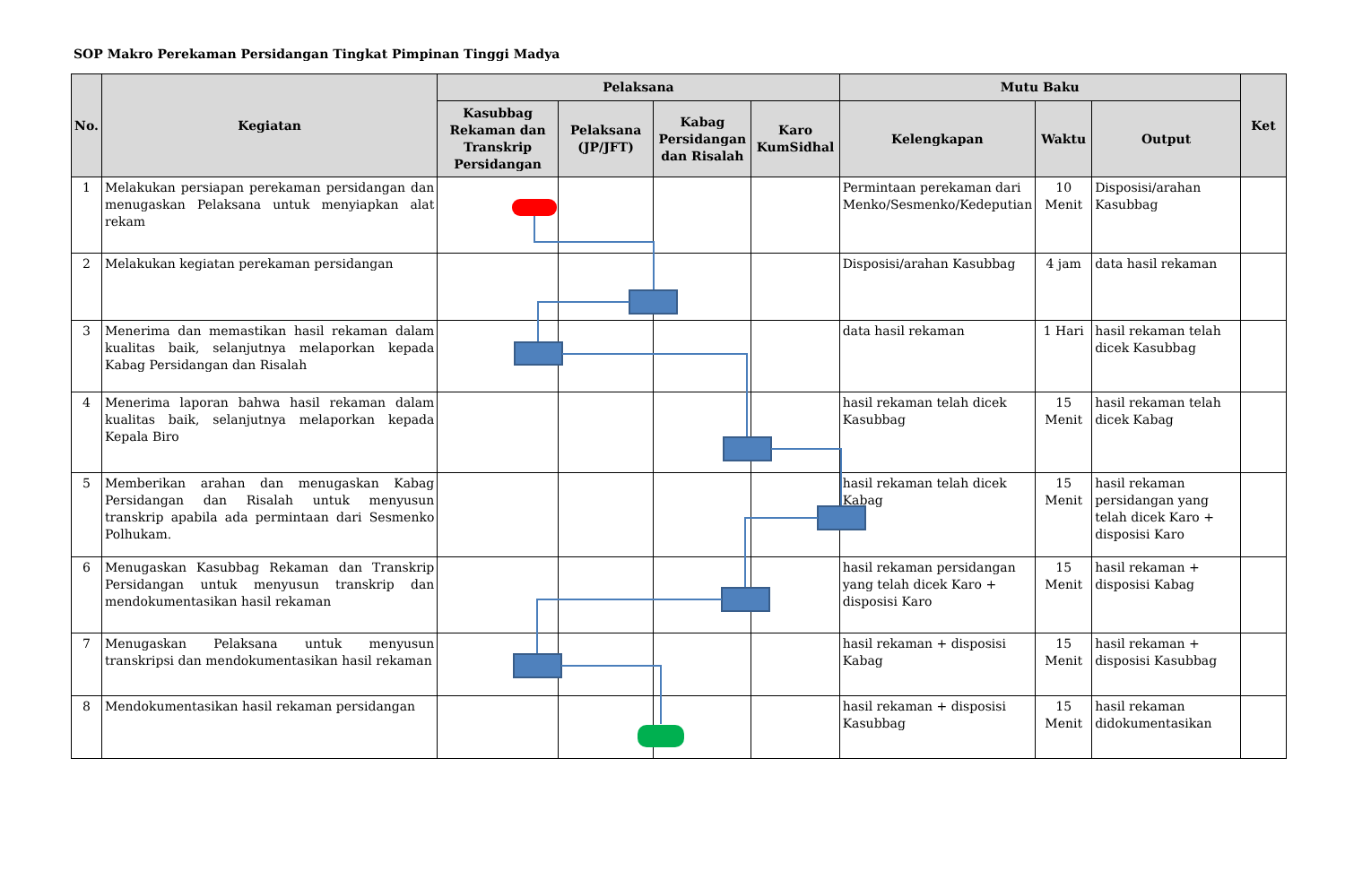SOP Makro Perekaman Persidangan Tingkat Pimpinan Tinggi Madya
| No. | Kegiatan | Pelaksana | | | | Mutu Baku | | | Ket |
| --- | --- | --- | --- | --- | --- | --- | --- | --- | --- |
| | | Kasubbag Rekaman dan Transkrip Persidangan | Pelaksana (JP/JFT) | Kabag Persidangan dan Risalah | Karo KumSidhal | Kelengkapan | Waktu | Output | |
| 1 | Melakukan persiapan perekaman persidangan dan menugaskan Pelaksana untuk menyiapkan alat rekam | | | | | Permintaan perekaman dari Menko/Sesmenko/Kedeputian | 10 Menit | Disposisi/arahan Kasubbag | |
| 2 | Melakukan kegiatan perekaman persidangan | | | | | Disposisi/arahan Kasubbag | 4 jam | data hasil rekaman | |
| 3 | Menerima dan memastikan hasil rekaman dalam kualitas baik, selanjutnya melaporkan kepada Kabag Persidangan dan Risalah | | | | | data hasil rekaman | 1 Hari | hasil rekaman telah dicek Kasubbag | |
| 4 | Menerima laporan bahwa hasil rekaman dalam kualitas baik, selanjutnya melaporkan kepada Kepala Biro | | | | | hasil rekaman telah dicek Kasubbag | 15 Menit | hasil rekaman telah dicek Kabag | |
| 5 | Memberikan arahan dan menugaskan Kabag Persidangan dan Risalah untuk menyusun transkrip apabila ada permintaan dari Sesmenko Polhukam. | | | | | hasil rekaman telah dicek Kabag | 15 Menit | hasil rekaman persidangan yang telah dicek Karo + disposisi Karo | |
| 6 | Menugaskan Kasubbag Rekaman dan Transkrip Persidangan untuk menyusun transkrip dan mendokumentasikan hasil rekaman | | | | | hasil rekaman persidangan yang telah dicek Karo + disposisi Karo | 15 Menit | hasil rekaman + disposisi Kabag | |
| 7 | Menugaskan Pelaksana untuk menyusun transkripsi dan mendokumentasikan hasil rekaman | | | | | hasil rekaman + disposisi Kabag | 15 Menit | hasil rekaman + disposisi Kasubbag | |
| 8 | Mendokumentasikan hasil rekaman persidangan | | | | | hasil rekaman + disposisi Kasubbag | 15 Menit | hasil rekaman didokumentasikan | |